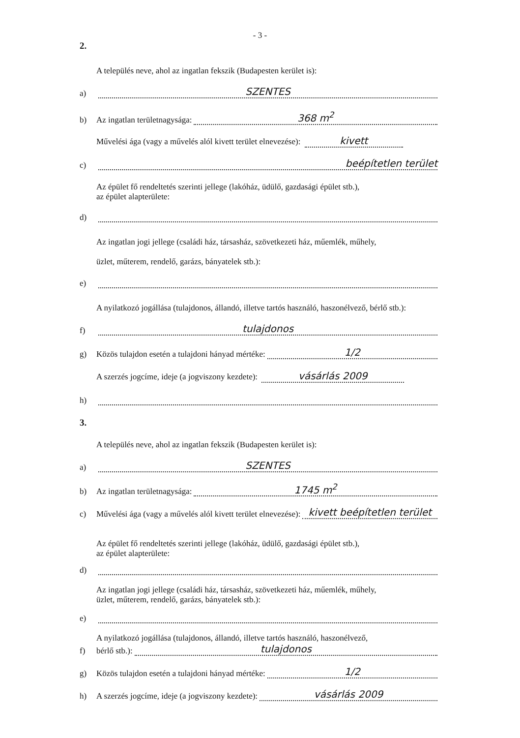- 3 -
2.
a)
A település neve, ahol az ingatlan fekszik (Budapesten kerület is):
SZENTES
b)
Az ingatlan területnagysága: 368 m<sup>2</sup>
c)
Művelési ága (vagy a művelés alól kivett terület elnevezése): kivett
beépítetlen terület
d)
Az épület fő rendeltetés szerinti jellege (lakóház, üdülő, gazdasági épület stb.),
az épület alapterülete:
e)
Az ingatlan jogi jellege (családi ház, társasház, szövetkezeti ház, műemlék, műhely,
üzlet, műterem, rendelő, garázs, bányatelek stb.):
f)
A nyilatkozó jogállása (tulajdonos, állandó, illetve tartós használó, haszonélvező, bérlő stb.):
tulajdonos
g)
Közös tulajdon esetén a tulajdoni hányad mértéke: 1/2
h)
A szerzés jogcíme, ideje (a jogviszony kezdete): vásárlás 2009
3.
a)
A település neve, ahol az ingatlan fekszik (Budapesten kerület is):
SZENTES
b)
Az ingatlan területnagysága: 1745 m<sup>2</sup>
c)
Művelési ága (vagy a művelés alól kivett terület elnevezése): kivett beépítetlen terület
d)
Az épület fő rendeltetés szerinti jellege (lakóház, üdülő, gazdasági épület stb.),
az épület alapterülete:
e)
Az ingatlan jogi jellege (családi ház, társasház, szövetkezeti ház, műemlék, műhely,
üzlet, műterem, rendelő, garázs, bányatelek stb.):
f)
A nyilatkozó jogállása (tulajdonos, állandó, illetve tartós használó, haszonélvező,
bérlő stb.): tulajdonos
g)
Közös tulajdon esetén a tulajdoni hányad mértéke: 1/2
h)
A szerzés jogcíme, ideje (a jogviszony kezdete): vásárlás 2009